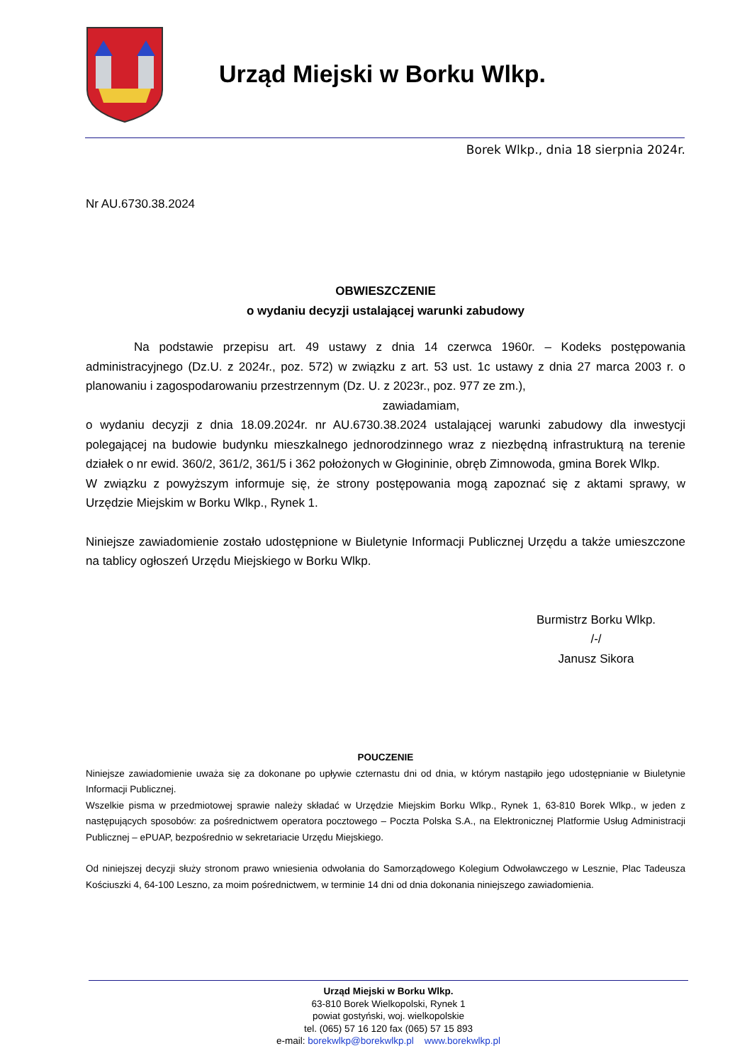Urząd Miejski w Borku Wlkp.
Borek Wlkp., dnia 18 sierpnia 2024r.
Nr AU.6730.38.2024
OBWIESZCZENIE
o wydaniu decyzji ustalającej warunki zabudowy
Na podstawie przepisu art. 49 ustawy z dnia 14 czerwca 1960r. – Kodeks postępowania administracyjnego (Dz.U. z 2024r., poz. 572) w związku z art. 53 ust. 1c ustawy z dnia 27 marca 2003 r. o planowaniu i zagospodarowaniu przestrzennym (Dz. U. z 2023r., poz. 977 ze zm.),
zawiadamiam,
o wydaniu decyzji z dnia 18.09.2024r. nr AU.6730.38.2024 ustalającej warunki zabudowy dla inwestycji polegającej na budowie budynku mieszkalnego jednorodzinnego wraz z niezbędną infrastrukturą na terenie działek o nr ewid. 360/2, 361/2, 361/5 i 362 położonych w Głogininie, obręb Zimnowoda, gmina Borek Wlkp.
W związku z powyższym informuje się, że strony postępowania mogą zapoznać się z aktami sprawy, w Urzędzie Miejskim w Borku Wlkp., Rynek 1.
Niniejsze zawiadomienie zostało udostępnione w Biuletynie Informacji Publicznej Urzędu a także umieszczone na tablicy ogłoszeń Urzędu Miejskiego w Borku Wlkp.
Burmistrz Borku Wlkp.
/-/
Janusz Sikora
POUCZENIE
Niniejsze zawiadomienie uważa się za dokonane po upływie czternastu dni od dnia, w którym nastąpiło jego udostępnianie w Biuletynie Informacji Publicznej.
Wszelkie pisma w przedmiotowej sprawie należy składać w Urzędzie Miejskim Borku Wlkp., Rynek 1, 63-810 Borek Wlkp., w jeden z następujących sposobów: za pośrednictwem operatora pocztowego – Poczta Polska S.A., na Elektronicznej Platformie Usług Administracji Publicznej – ePUAP, bezpośrednio w sekretariacie Urzędu Miejskiego.
Od niniejszej decyzji służy stronom prawo wniesienia odwołania do Samorządowego Kolegium Odwoławczego w Lesznie, Plac Tadeusza Kościuszki 4, 64-100 Leszno, za moim pośrednictwem, w terminie 14 dni od dnia dokonania niniejszego zawiadomienia.
Urząd Miejski w Borku Wlkp.
63-810 Borek Wielkopolski, Rynek 1
powiat gostyński, woj. wielkopolskie
tel. (065) 57 16 120 fax (065) 57 15 893
e-mail: borekwlkp@borekwlkp.pl www.borekwlkp.pl